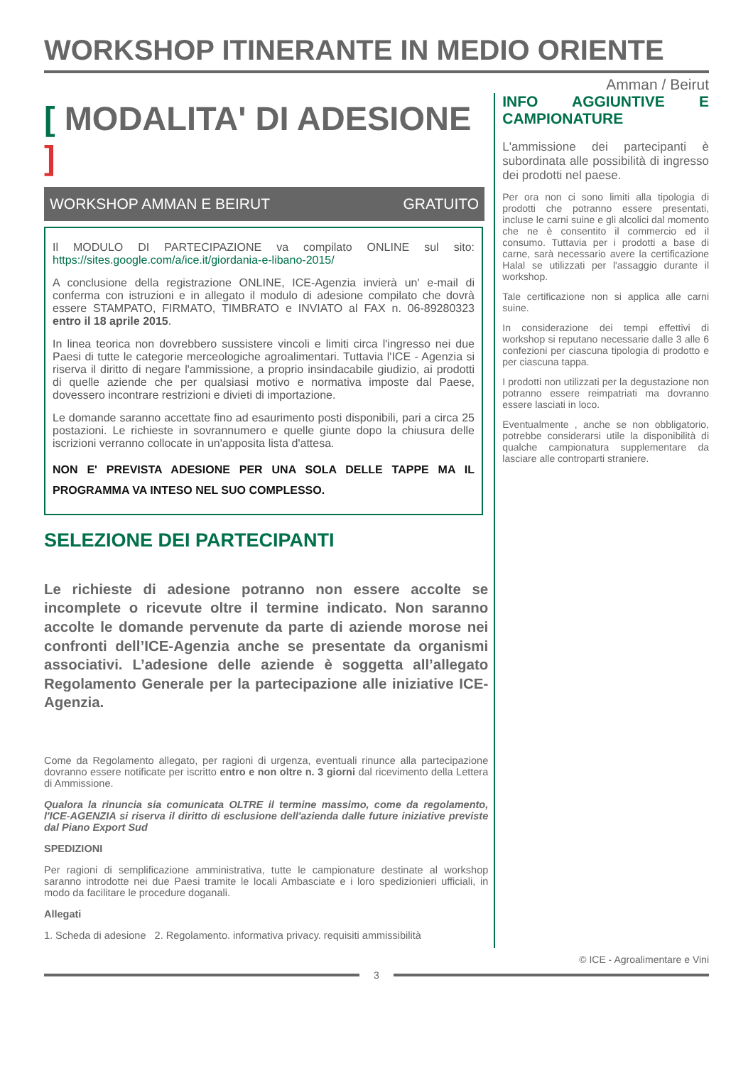WORKSHOP ITINERANTE IN MEDIO ORIENTE
Amman / Beirut
[ MODALITA' DI ADESIONE ]
WORKSHOP AMMAN E BEIRUT GRATUITO
Il MODULO DI PARTECIPAZIONE va compilato ONLINE sul sito: https://sites.google.com/a/ice.it/giordania-e-libano-2015/
A conclusione della registrazione ONLINE, ICE-Agenzia invierà un' e-mail di conferma con istruzioni e in allegato il modulo di adesione compilato che dovrà essere STAMPATO, FIRMATO, TIMBRATO e INVIATO al FAX n. 06-89280323 entro il 18 aprile 2015.
In linea teorica non dovrebbero sussistere vincoli e limiti circa l'ingresso nei due Paesi di tutte le categorie merceologiche agroalimentari. Tuttavia l'ICE - Agenzia si riserva il diritto di negare l'ammissione, a proprio insindacabile giudizio, ai prodotti di quelle aziende che per qualsiasi motivo e normativa imposte dal Paese, dovessero incontrare restrizioni e divieti di importazione.
Le domande saranno accettate fino ad esaurimento posti disponibili, pari a circa 25 postazioni. Le richieste in sovrannumero e quelle giunte dopo la chiusura delle iscrizioni verranno collocate in un'apposita lista d'attesa.
NON E' PREVISTA ADESIONE PER UNA SOLA DELLE TAPPE MA IL PROGRAMMA VA INTESO NEL SUO COMPLESSO.
SELEZIONE DEI PARTECIPANTI
Le richieste di adesione potranno non essere accolte se incomplete o ricevute oltre il termine indicato. Non saranno accolte le domande pervenute da parte di aziende morose nei confronti dell’ICE-Agenzia anche se presentate da organismi associativi. L’adesione delle aziende è soggetta all’allegato Regolamento Generale per la partecipazione alle iniziative ICE-Agenzia.
Come da Regolamento allegato, per ragioni di urgenza, eventuali rinunce alla partecipazione dovranno essere notificate per iscritto entro e non oltre n. 3 giorni dal ricevimento della Lettera di Ammissione.
Qualora la rinuncia sia comunicata OLTRE il termine massimo, come da regolamento, l'ICE-AGENZIA si riserva il diritto di esclusione dell'azienda dalle future iniziative previste dal Piano Export Sud
SPEDIZIONI
Per ragioni di semplificazione amministrativa, tutte le campionature destinate al workshop saranno introdotte nei due Paesi tramite le locali Ambasciate e i loro spedizionieri ufficiali, in modo da facilitare le procedure doganali.
Allegati
1. Scheda di adesione 2. Regolamento. informativa privacy. requisiti ammissibilità
INFO AGGIUNTIVE E CAMPIONATURE
L'ammissione dei partecipanti è subordinata alle possibilità di ingresso dei prodotti nel paese.
Per ora non ci sono limiti alla tipologia di prodotti che potranno essere presentati, incluse le carni suine e gli alcolici dal momento che ne è consentito il commercio ed il consumo. Tuttavia per i prodotti a base di carne, sarà necessario avere la certificazione Halal se utilizzati per l'assaggio durante il workshop.
Tale certificazione non si applica alle carni suine.
In considerazione dei tempi effettivi di workshop si reputano necessarie dalle 3 alle 6 confezioni per ciascuna tipologia di prodotto e per ciascuna tappa.
I prodotti non utilizzati per la degustazione non potranno essere reimpatriati ma dovranno essere lasciati in loco.
Eventualmente , anche se non obbligatorio, potrebbe considerarsi utile la disponibilità di qualche campionatura supplementare da lasciare alle controparti straniere.
© ICE - Agroalimentare e Vini
3